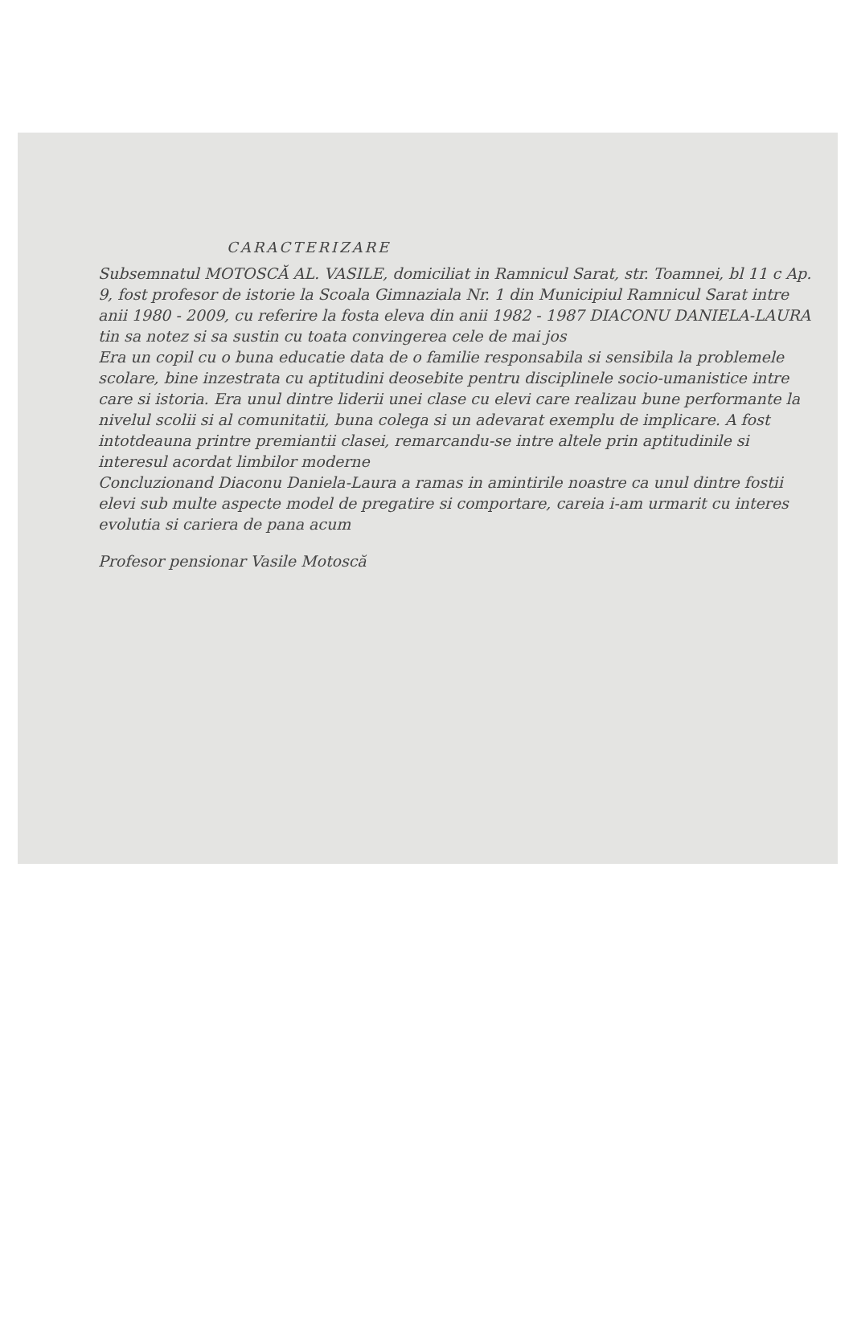CARACTERIZARE
Subsemnatul MOTOSCĂ AL. VASILE, domiciliat in Ramnicul Sarat, str. Toamnei, bl 11 c Ap. 9, fost profesor de istorie la Scoala Gimnaziala Nr. 1 din Municipiul Ramnicul Sarat intre anii 1980 - 2009, cu referire la fosta eleva din anii 1982 - 1987 DIACONU DANIELA-LAURA tin sa notez si sa sustin cu toata convingerea cele de mai jos
Era un copil cu o buna educatie data de o familie responsabila si sensibila la problemele scolare, bine inzestrata cu aptitudini deosebite pentru disciplinele socio-umanistice intre care si istoria. Era unul dintre liderii unei clase cu elevi care realizau bune performante la nivelul scolii si al comunitatii, buna colega si un adevarat exemplu de implicare. A fost intotdeauna printre premiantii clasei, remarcandu-se intre altele prin aptitudinile si interesul acordat limbilor moderne
Concluzionand Diaconu Daniela-Laura a ramas in amintirile noastre ca unul dintre fostii elevi sub multe aspecte model de pregatire si comportare, careia i-am urmarit cu interes evolutia si cariera de pana acum
Profesor pensionar Vasile Motoscă